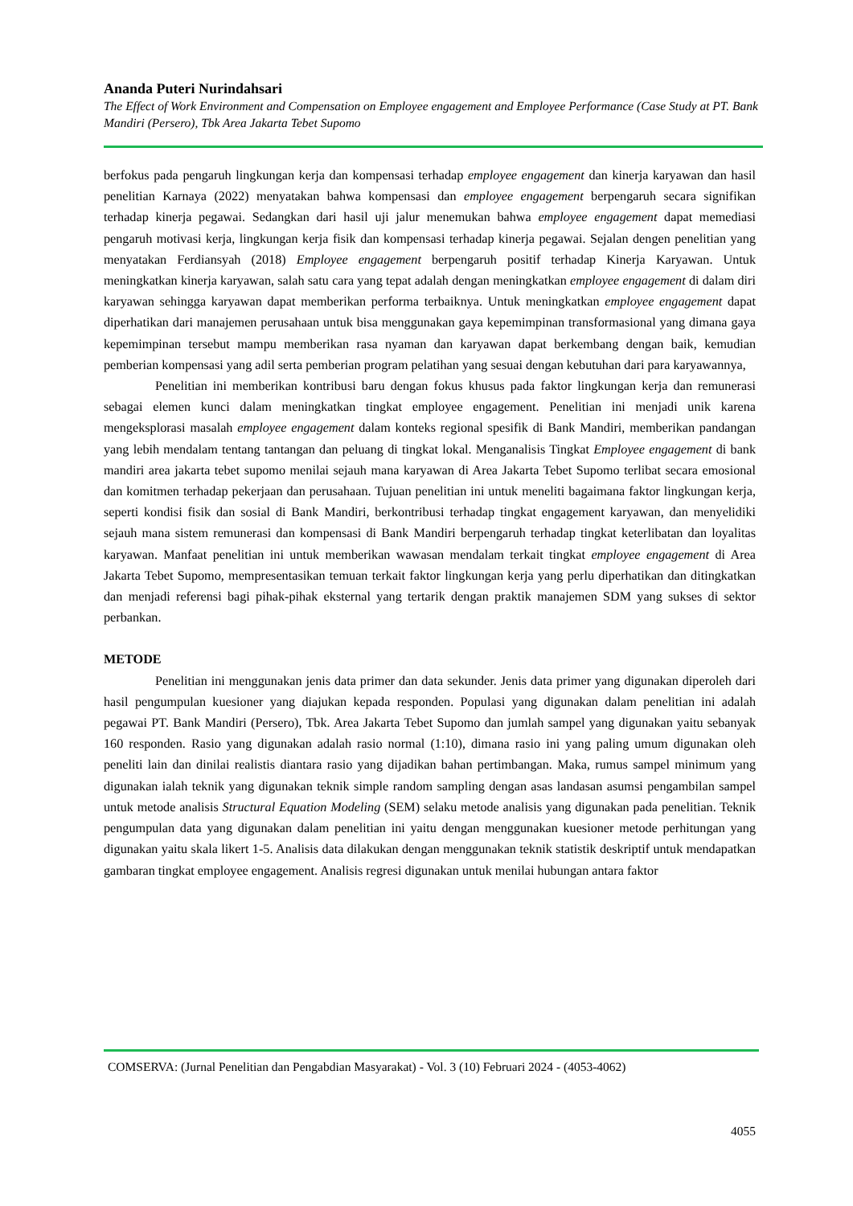Ananda Puteri Nurindahsari
The Effect of Work Environment and Compensation on Employee engagement and Employee Performance (Case Study at PT. Bank Mandiri (Persero), Tbk Area Jakarta Tebet Supomo
berfokus pada pengaruh lingkungan kerja dan kompensasi terhadap employee engagement dan kinerja karyawan dan hasil penelitian Karnaya (2022) menyatakan bahwa kompensasi dan employee engagement berpengaruh secara signifikan terhadap kinerja pegawai. Sedangkan dari hasil uji jalur menemukan bahwa employee engagement dapat memediasi pengaruh motivasi kerja, lingkungan kerja fisik dan kompensasi terhadap kinerja pegawai. Sejalan dengen penelitian yang menyatakan Ferdiansyah (2018) Employee engagement berpengaruh positif terhadap Kinerja Karyawan. Untuk meningkatkan kinerja karyawan, salah satu cara yang tepat adalah dengan meningkatkan employee engagement di dalam diri karyawan sehingga karyawan dapat memberikan performa terbaiknya. Untuk meningkatkan employee engagement dapat diperhatikan dari manajemen perusahaan untuk bisa menggunakan gaya kepemimpinan transformasional yang dimana gaya kepemimpinan tersebut mampu memberikan rasa nyaman dan karyawan dapat berkembang dengan baik, kemudian pemberian kompensasi yang adil serta pemberian program pelatihan yang sesuai dengan kebutuhan dari para karyawannya,
Penelitian ini memberikan kontribusi baru dengan fokus khusus pada faktor lingkungan kerja dan remunerasi sebagai elemen kunci dalam meningkatkan tingkat employee engagement. Penelitian ini menjadi unik karena mengeksplorasi masalah employee engagement dalam konteks regional spesifik di Bank Mandiri, memberikan pandangan yang lebih mendalam tentang tantangan dan peluang di tingkat lokal. Menganalisis Tingkat Employee engagement di bank mandiri area jakarta tebet supomo menilai sejauh mana karyawan di Area Jakarta Tebet Supomo terlibat secara emosional dan komitmen terhadap pekerjaan dan perusahaan. Tujuan penelitian ini untuk meneliti bagaimana faktor lingkungan kerja, seperti kondisi fisik dan sosial di Bank Mandiri, berkontribusi terhadap tingkat engagement karyawan, dan menyelidiki sejauh mana sistem remunerasi dan kompensasi di Bank Mandiri berpengaruh terhadap tingkat keterlibatan dan loyalitas karyawan. Manfaat penelitian ini untuk memberikan wawasan mendalam terkait tingkat employee engagement di Area Jakarta Tebet Supomo, mempresentasikan temuan terkait faktor lingkungan kerja yang perlu diperhatikan dan ditingkatkan dan menjadi referensi bagi pihak-pihak eksternal yang tertarik dengan praktik manajemen SDM yang sukses di sektor perbankan.
METODE
Penelitian ini menggunakan jenis data primer dan data sekunder. Jenis data primer yang digunakan diperoleh dari hasil pengumpulan kuesioner yang diajukan kepada responden. Populasi yang digunakan dalam penelitian ini adalah pegawai PT. Bank Mandiri (Persero), Tbk. Area Jakarta Tebet Supomo dan jumlah sampel yang digunakan yaitu sebanyak 160 responden. Rasio yang digunakan adalah rasio normal (1:10), dimana rasio ini yang paling umum digunakan oleh peneliti lain dan dinilai realistis diantara rasio yang dijadikan bahan pertimbangan. Maka, rumus sampel minimum yang digunakan ialah teknik yang digunakan teknik simple random sampling dengan asas landasan asumsi pengambilan sampel untuk metode analisis Structural Equation Modeling (SEM) selaku metode analisis yang digunakan pada penelitian. Teknik pengumpulan data yang digunakan dalam penelitian ini yaitu dengan menggunakan kuesioner metode perhitungan yang digunakan yaitu skala likert 1-5. Analisis data dilakukan dengan menggunakan teknik statistik deskriptif untuk mendapatkan gambaran tingkat employee engagement. Analisis regresi digunakan untuk menilai hubungan antara faktor
COMSERVA: (Jurnal Penelitian dan Pengabdian Masyarakat) - Vol. 3 (10) Februari 2024 - (4053-4062)
4055